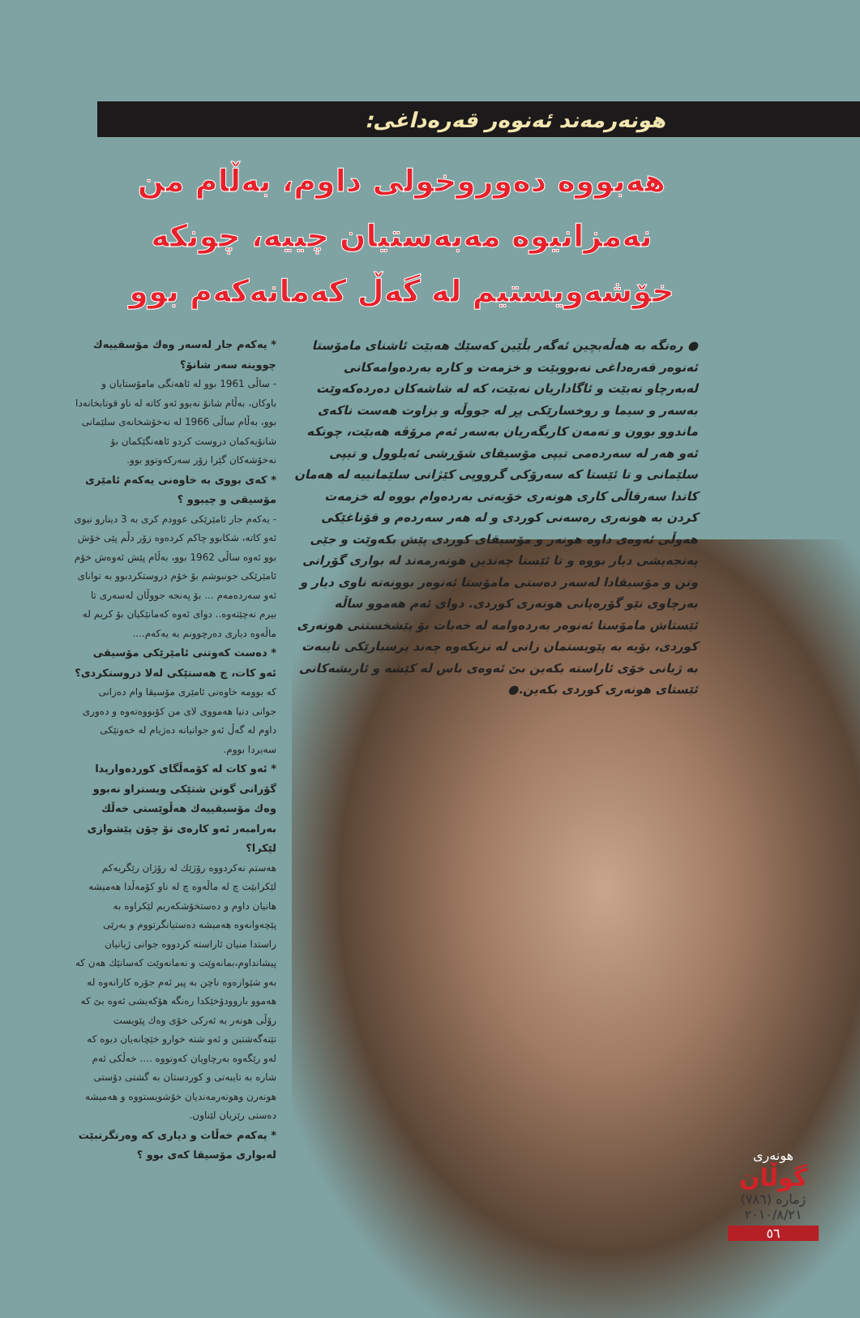هونەرمەند ئەنوەر قەرەداغی:
هەبووە دەوروخولی داوم، بەڵام من نەمزانیوە مەبەستیان چییە، چونکە خۆشەویستیم لە گەڵ کەمانەکەم بوو
● رەنگە بە هەڵەبچین ئەگەر بڵێین کەسێك هەبێت ئاشنای مامۆستا ئەنوەر قەرەداغی نەبووبێت و خزمەت و کارە بەردەوامەکانی لەبەرچاو نەبێت و ئاگاداریان نەبێت، کە لە شاشەکان دەردەکەوێت بەسەر و سیما و روخسارێکی پڕ لە جووڵە و بزاوت هەست ناکەی ماندوو بوون و تەمەن کاریگەریان بەسەر ئەم مرۆڤە هەبێت، چونکە ئەو هەر لە سەردەمی تیپی مۆسیقای شۆڕشی ئەیلوول و تیپی سلێمانی و تا ئێستا کە سەرۆکی گرووپی کێژانی سلێمانییە لە هەمان کاتدا سەرقاڵی کاری هونەری خۆیەتی بەردەوام بووە لە خزمەت کردن بە هونەری رەسەنی کوردی و لە هەر سەردەم و قۆناغێکی هەوڵی ئەوەی داوە هونەر و مۆسیقای کوردی پێش بکەوێت و جێی پەنجەیشی دیار بووە و تا ئێستا چەندین هونەرمەند لە بواری گۆرانی وتن و مۆسیقادا لەسەر دەستی مامۆستا ئەنوەر بوونەتە ناوی دیار و بەرچاوی نێو گۆرەپانی هونەری کوردی. دوای ئەم هەموو ساڵە ئێستاش مامۆستا ئەنوەر بەردەوامە لە خەبات بۆ پێشخستنی هونەری کوردی، بۆیە بە پێویستمان زانی لە نزیکەوە چەند پرسیارێکی تایبەت بە ژیانی خۆی ئاراستە بکەین بێ ئەوەی باس لە کێشە و ئاریشەکانی ئێستای هونەری کوردی بکەین.●
* یەکەم جار لەسەر وەك مۆسقییەك چوویتە سەر شانۆ؟
- ساڵی 1961 بوو لە ئاهەنگی مامۆستایان و باوکان، بەڵام شانۆ نەبوو ئەو کاتە لە ناو قوتابخانەدا بوو، بەڵام ساڵی 1966 لە نەخۆشخانەی سلێمانی شانۆیەکمان دروست کردو ئاهەنگێکمان بۆ نەخۆشەکان گێرا زۆر سەرکەوتوو بوو.
* کەی بووی بە خاوەنی یەکەم ئامێری مۆسیقی و چیبوو ؟
- یەکەم جار ئامێرێکی عوودم کری بە 3 دینارو نیوی ئەو کاتە، شکابوو چاکم کردەوە زۆر دڵم پێی خۆش بوو ئەوە ساڵی 1962 بوو، بەڵام پێش ئەوەش خۆم ئامێرێکی جونبوشم بۆ خۆم دروستکردبوو بە توانای ئەو سەردەمەم ... بۆ پەنجە جووڵان لەسەری تا بیرم نەچێتەوە.. دوای ئەوە کەمانێکیان بۆ کریم لە ماڵەوە دیاری دەرچوونم بە یەکەم....
* دەست کەوتنی ئامێرێکی مۆسیقی ئەو کات، چ هەستێکی لەلا دروستکردی؟
کە بوومە خاوەنی ئامێری مۆسیقا وام دەزانی جوانی دنیا هەمووی لای من کۆبووەتەوە و دەوری داوم لە گەڵ ئەو جوانیانە دەژیام لە خەونێکی سەیردا بووم.
* ئەو کات لە کۆمەڵگای کوردەواریدا گۆرانی گوتن شتێکی ویستراو نەبوو وەك مۆسیقییەك هەڵوێستی خەڵك بەرامبەر ئەو کارەی تۆ چۆن پێشوازی لێکرا؟
هەستم نەکردووە رۆژێك لە رۆژان رێگریەکم لێکرابێت چ لە ماڵەوە چ لە ناو کۆمەڵدا هەمیشە هانیان داوم و دەستخۆشکەریم لێکراوە بە پێچەوانەوە هەمیشە دەستیانگرتووم و بەرێی راستدا منیان ئاراستە کردووە جوانی ژیانیان پیشانداوم،بمانەوێت و نەمانەوێت کەسانێك هەن کە بەو شێوازەوە ناچن بە پیر ئەم جۆرە کارانەوە لە هەموو باروودۆخێکدا رەنگە هۆکەیشی ئەوە بێ کە رۆڵی هونەر بە ئەرکی خۆی وەك پێویست تێنەگەشتبن و ئەو شتە خوارو خێچانەیان دیوە کە لەو رێگەوە بەرچاویان کەوتووە .... خەڵکی ئەم شارە بە تایبەتی و کوردستان بە گشتی دۆستی هونەرن وهونەرمەندیان خۆشویستووە و هەمیشە دەستی رێزیان لێناون.
* یەکەم خەڵات و دیاری کە وەرتگرتبێت لەبواری مۆسیقا کەی بوو ؟
هونەری
گوڵان
ژمارە (٧٨٦)
٢٠١٠/٨/٢١
٥٦